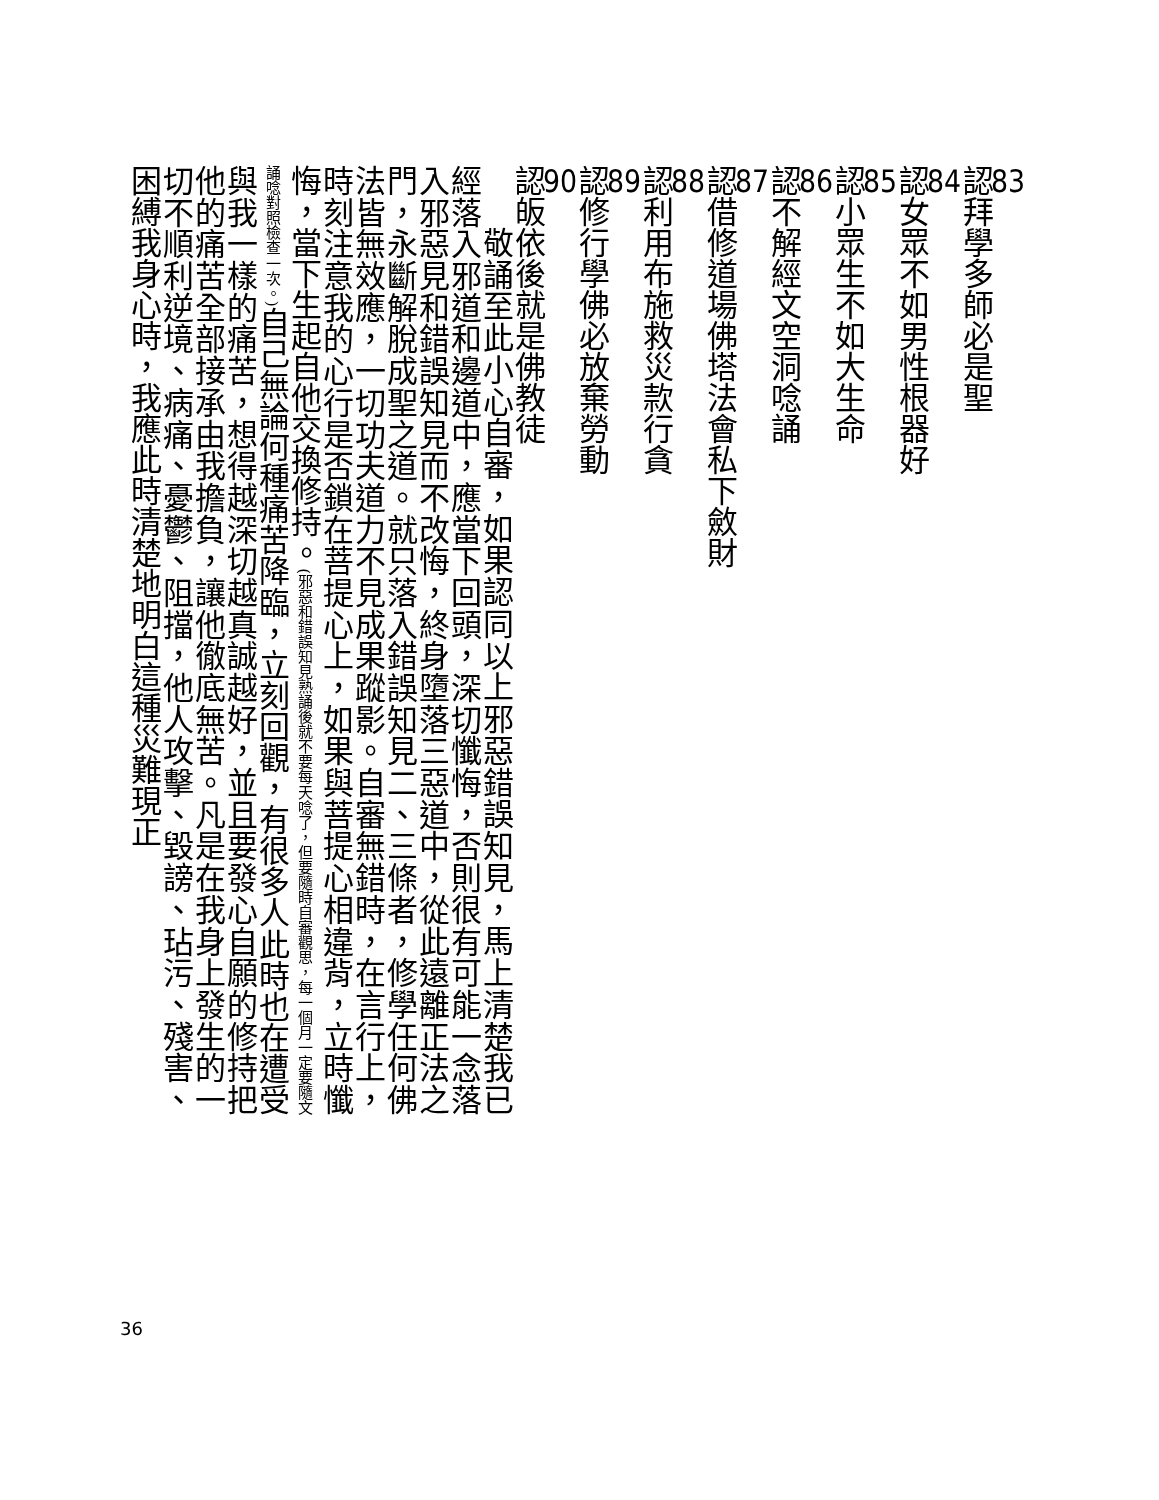83認拜學多師必是聖 84認女眾不如男性根器好
85認小眾生不如大生命 86認不解經文空洞唸誦
87認借修道場佛塔法會私下斂財 88認利用布施救災款行貪
89認修行學佛必放棄勞動 90認皈依後就是佛教徒
敬誦至此小心自審，如果認同以上邪惡錯誤知見，馬上清楚我已經落入邪道和邊道中，應當下回頭，深切懺悔，否則很有可能一念落入邪惡見和錯誤知見而不改悔，終身墮落三惡道中，從此遠離正法之門，永斷解脫成聖之道。就只落入錯誤知見二、三條者，修學任何佛法皆無效應，一切功夫道力不見成果蹤影。自審無錯時，在言行上，時刻注意我的心行是否鎖在菩提心上，如果與菩提心相違背，立時懺悔，當下生起自他交換修持。(邪惡和錯誤知見熟誦後就不要每天唸了，但要隨時自審觀思，每一個月一定要隨文誦唸對照檢查一次。) 自己無論何種痛苦降臨，立刻回觀，有很多人此時也在遭受與我一樣的痛苦，想得越深切越真誠越好，並且要發心自願的修持把他的痛苦全部接承由我擔負，讓他徹底無苦。凡是在我身上發生的一切不順利逆境、病痛、憂鬱、阻擋，他人攻擊、毀謗、玷污、殘害、困縛我身心時，我應此時清楚地明白這種災難現正
36